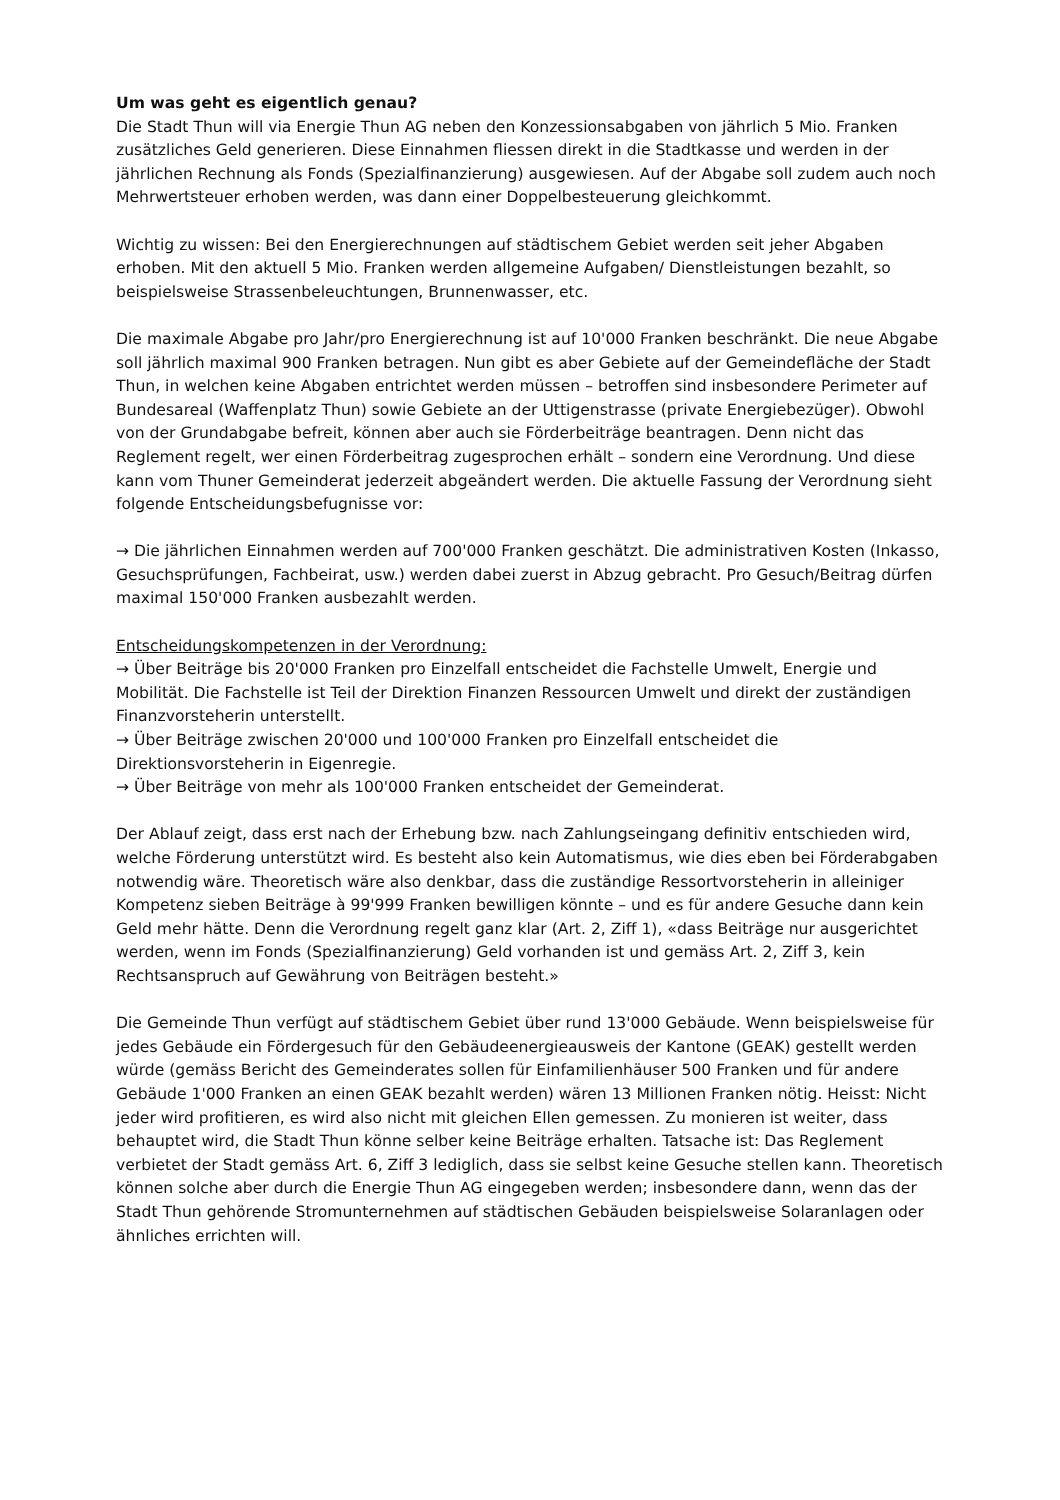Um was geht es eigentlich genau?
Die Stadt Thun will via Energie Thun AG neben den Konzessionsabgaben von jährlich 5 Mio. Franken zusätzliches Geld generieren. Diese Einnahmen fliessen direkt in die Stadtkasse und werden in der jährlichen Rechnung als Fonds (Spezialfinanzierung) ausgewiesen. Auf der Abgabe soll zudem auch noch Mehrwertsteuer erhoben werden, was dann einer Doppelbesteuerung gleichkommt.
Wichtig zu wissen: Bei den Energierechnungen auf städtischem Gebiet werden seit jeher Abgaben erhoben. Mit den aktuell 5 Mio. Franken werden allgemeine Aufgaben/ Dienstleistungen bezahlt, so beispielsweise Strassenbeleuchtungen, Brunnenwasser, etc.
Die maximale Abgabe pro Jahr/pro Energierechnung ist auf 10'000 Franken beschränkt. Die neue Abgabe soll jährlich maximal 900 Franken betragen. Nun gibt es aber Gebiete auf der Gemeindefläche der Stadt Thun, in welchen keine Abgaben entrichtet werden müssen – betroffen sind insbesondere Perimeter auf Bundesareal (Waffenplatz Thun) sowie Gebiete an der Uttigenstrasse (private Energiebezüger). Obwohl von der Grundabgabe befreit, können aber auch sie Förderbeiträge beantragen. Denn nicht das Reglement regelt, wer einen Förderbeitrag zugesprochen erhält – sondern eine Verordnung. Und diese kann vom Thuner Gemeinderat jederzeit abgeändert werden. Die aktuelle Fassung der Verordnung sieht folgende Entscheidungsbefugnisse vor:
→ Die jährlichen Einnahmen werden auf 700'000 Franken geschätzt. Die administrativen Kosten (Inkasso, Gesuchsprüfungen, Fachbeirat, usw.) werden dabei zuerst in Abzug gebracht. Pro Gesuch/Beitrag dürfen maximal 150'000 Franken ausbezahlt werden.
Entscheidungskompetenzen in der Verordnung:
→ Über Beiträge bis 20'000 Franken pro Einzelfall entscheidet die Fachstelle Umwelt, Energie und Mobilität. Die Fachstelle ist Teil der Direktion Finanzen Ressourcen Umwelt und direkt der zuständigen Finanzvorsteherin unterstellt.
→ Über Beiträge zwischen 20'000 und 100'000 Franken pro Einzelfall entscheidet die Direktionsvorsteherin in Eigenregie.
→ Über Beiträge von mehr als 100'000 Franken entscheidet der Gemeinderat.
Der Ablauf zeigt, dass erst nach der Erhebung bzw. nach Zahlungseingang definitiv entschieden wird, welche Förderung unterstützt wird. Es besteht also kein Automatismus, wie dies eben bei Förderabgaben notwendig wäre. Theoretisch wäre also denkbar, dass die zuständige Ressortvorsteherin in alleiniger Kompetenz sieben Beiträge à 99'999 Franken bewilligen könnte – und es für andere Gesuche dann kein Geld mehr hätte. Denn die Verordnung regelt ganz klar (Art. 2, Ziff 1), «dass Beiträge nur ausgerichtet werden, wenn im Fonds (Spezialfinanzierung) Geld vorhanden ist und gemäss Art. 2, Ziff 3, kein Rechtsanspruch auf Gewährung von Beiträgen besteht.»
Die Gemeinde Thun verfügt auf städtischem Gebiet über rund 13'000 Gebäude. Wenn beispielsweise für jedes Gebäude ein Fördergesuch für den Gebäudeenergieausweis der Kantone (GEAK) gestellt werden würde (gemäss Bericht des Gemeinderates sollen für Einfamilienhäuser 500 Franken und für andere Gebäude 1'000 Franken an einen GEAK bezahlt werden) wären 13 Millionen Franken nötig. Heisst: Nicht jeder wird profitieren, es wird also nicht mit gleichen Ellen gemessen. Zu monieren ist weiter, dass behauptet wird, die Stadt Thun könne selber keine Beiträge erhalten. Tatsache ist: Das Reglement verbietet der Stadt gemäss Art. 6, Ziff 3 lediglich, dass sie selbst keine Gesuche stellen kann. Theoretisch können solche aber durch die Energie Thun AG eingegeben werden; insbesondere dann, wenn das der Stadt Thun gehörende Stromunternehmen auf städtischen Gebäuden beispielsweise Solaranlagen oder ähnliches errichten will.